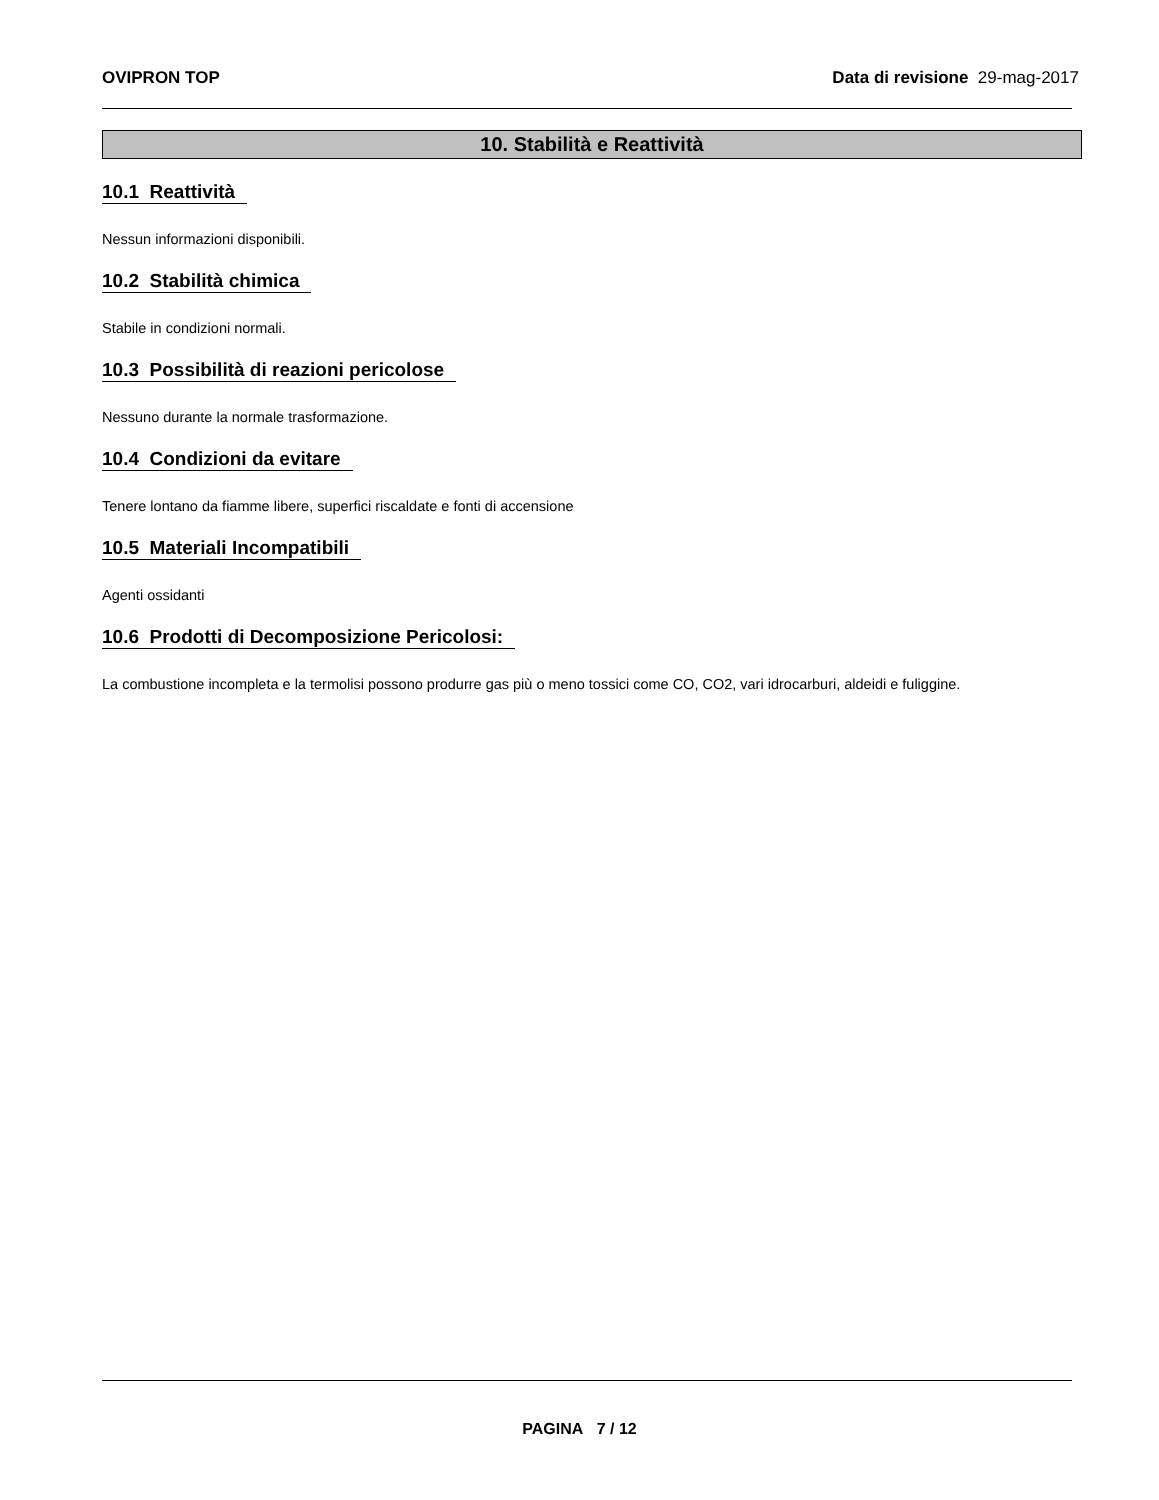OVIPRON TOP Data di revisione 29-mag-2017
10. Stabilità e Reattività
10.1 Reattività
Nessun informazioni disponibili.
10.2 Stabilità chimica
Stabile in condizioni normali.
10.3 Possibilità di reazioni pericolose
Nessuno durante la normale trasformazione.
10.4 Condizioni da evitare
Tenere lontano da fiamme libere, superfici riscaldate e fonti di accensione
10.5 Materiali Incompatibili
Agenti ossidanti
10.6 Prodotti di Decomposizione Pericolosi:
La combustione incompleta e la termolisi possono produrre gas più o meno tossici come CO, CO2, vari idrocarburi, aldeidi e fuliggine.
PAGINA 7 / 12